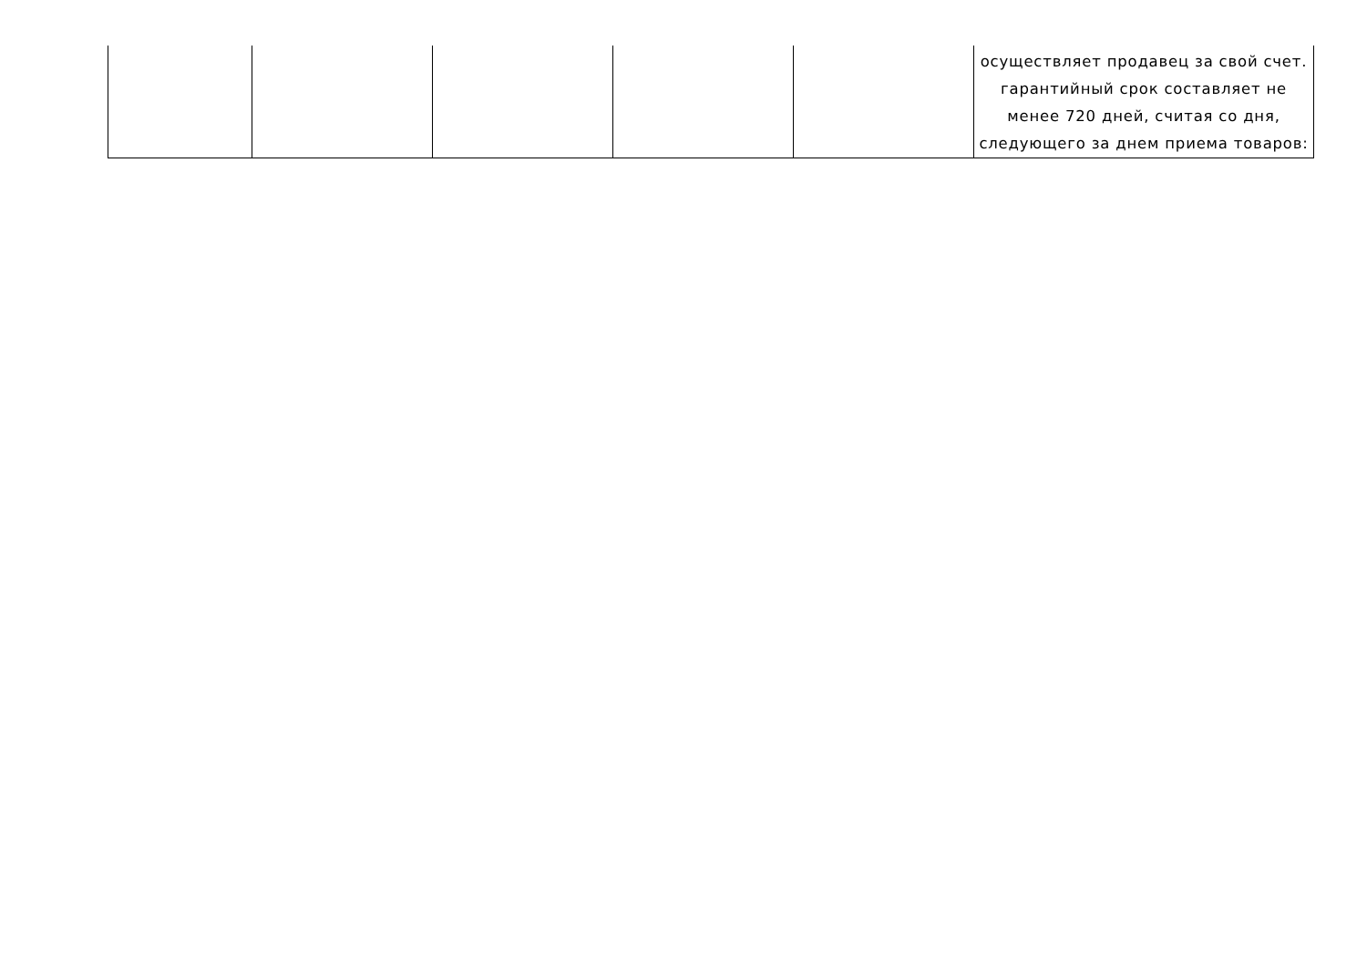| | | | | | осуществляет продавец за свой счет. гарантийный срок составляет не менее 720 дней, считая со дня, следующего за днем приема товаров: |